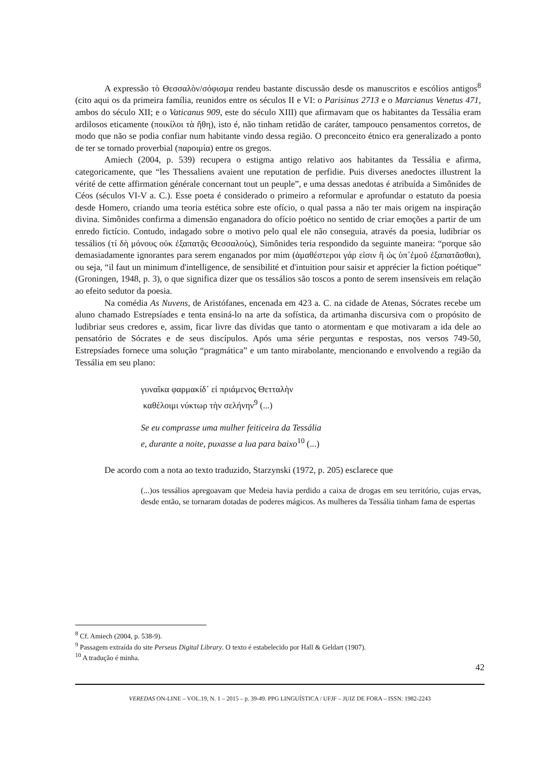A expressão τὸ Θεσσαλὸν/σόφισμα rendeu bastante discussão desde os manuscritos e escólios antigos<sup>8</sup> (cito aqui os da primeira família, reunidos entre os séculos II e VI: o Parisinus 2713 e o Marcianus Venetus 471, ambos do século XII; e o Vaticanus 909, este do século XIII) que afirmavam que os habitantes da Tessália eram ardilosos eticamente (ποικίλοι τὰ ἤθη), isto é, não tinham retidão de caráter, tampouco pensamentos corretos, de modo que não se podia confiar num habitante vindo dessa região. O preconceito étnico era generalizado a ponto de ter se tornado proverbial (παροιμία) entre os gregos.
Amiech (2004, p. 539) recupera o estigma antigo relativo aos habitantes da Tessália e afirma, categoricamente, que “les Thessaliens avaient une reputation de perfidie. Puis diverses anedoctes illustrent la vérité de cette affirmation générale concernant tout un peuple”, e uma dessas anedotas é atribuída a Simônides de Céos (séculos VI-V a. C.). Esse poeta é considerado o primeiro a reformular e aprofundar o estatuto da poesia desde Homero, criando uma teoria estética sobre este ofício, o qual passa a não ter mais origem na inspiração divina. Simônides confirma a dimensão enganadora do ofício poético no sentido de criar emoções a partir de um enredo fictício. Contudo, indagado sobre o motivo pelo qual ele não conseguia, através da poesia, ludibriar os tessálios (τί δὴ μόνους οὐκ ἐξαπατᾷς Θεσσαλούς), Simônides teria respondido da seguinte maneira: “porque são demasiadamente ignorantes para serem enganados por mim (ἀμαθέστεροι γάρ εἰσιν ἢ ὡς ὑπ᾽ἐμοῦ ἐξαπατᾶσθαι), ou seja, “il faut un minimum d'intelligence, de sensibilité et d'intuition pour saisir et apprécier la fiction poétique” (Groningen, 1948, p. 3), o que significa dizer que os tessálios são toscos a ponto de serem insensíveis em relação ao efeito sedutor da poesia.
Na comédia As Nuvens, de Aristófanes, encenada em 423 a. C. na cidade de Atenas, Sócrates recebe um aluno chamado Estrepsíades e tenta ensiná-lo na arte da sofística, da artimanha discursiva com o propósito de ludibriar seus credores e, assim, ficar livre das dívidas que tanto o atormentam e que motivaram a ida dele ao pensatório de Sócrates e de seus discípulos. Após uma série perguntas e respostas, nos versos 749-50, Estrepsíades fornece uma solução “pragmática” e um tanto mirabolante, mencionando e envolvendo a região da Tessália em seu plano:
γυναῖκα φαρμακίδ᾽ εἰ πριάμενος Θετταλὴν
καθέλοιμι νύκτωρ τὴν σελήνην<sup>9</sup> (...)
Se eu comprasse uma mulher feiticeira da Tessália
e, durante a noite, puxasse a lua para baixo<sup>10</sup> (...)
De acordo com a nota ao texto traduzido, Starzynski (1972, p. 205) esclarece que
(...)os tessálios apregoavam que Medeia havia perdido a caixa de drogas em seu território, cujas ervas, desde então, se tornaram dotadas de poderes mágicos. As mulheres da Tessália tinham fama de espertas
<sup>8</sup> Cf. Amiech (2004, p. 538-9).
<sup>9</sup> Passagem extraída do site Perseus Digital Library. O texto é estabelecido por Hall & Geldart (1907).
<sup>10</sup> A tradução é minha.
42
VEREDAS ON-LINE – VOL.19, N. 1 – 2015 – p. 39-49. PPG LINGUÍSTICA / UFJF – JUIZ DE FORA – ISSN: 1982-2243